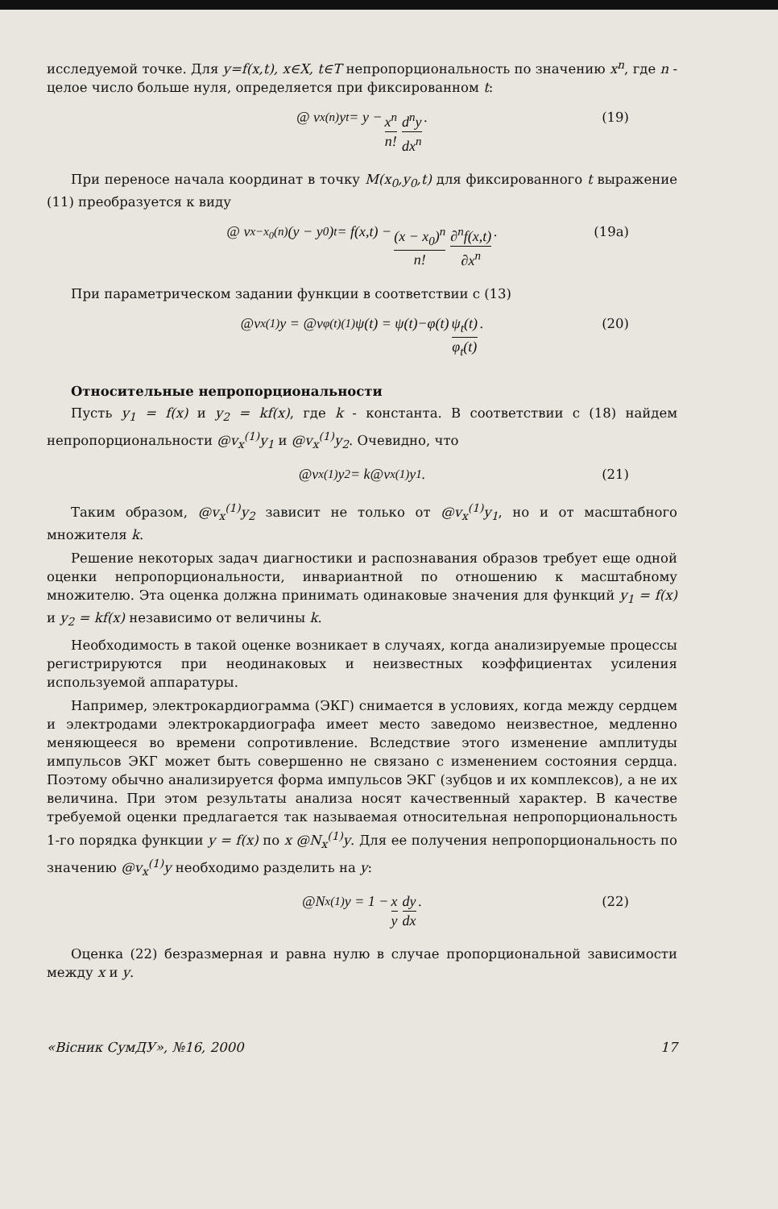исследуемой точке. Для y=f(x,t), x∈X, t∈T непропорциональность по значению x<sup>n</sup>, где n - целое число больше нуля, определяется при фиксированном t:
@ v<sub>x</sub><sup>(n)</sup> y<sub>t</sub> = y − x<sup>n</sup> n! d<sup>n</sup>y dx<sup>n</sup>. (19)
При переносе начала координат в точку M(x<sub>0</sub>,y<sub>0</sub>,t) для фиксированного t выражение (11) преобразуется к виду
@ v<sub>x−x<sub>0</sub></sub><sup>(n)</sup>(y − y<sub>0</sub>)<sub>t</sub> = f(x,t) − (x − x<sub>0</sub>)<sup>n</sup> n! ∂<sup>n</sup>f(x,t) ∂x<sup>n</sup>. (19a)
При параметрическом задании функции в соответствии с (13)
@v<sub>x</sub><sup>(1)</sup>y = @v<sub>φ(t)</sub><sup>(1)</sup>ψ(t) = ψ(t)−φ(t) ψ<sub>t</sub>(t) φ<sub>t</sub>(t). (20)
Относительные непропорциональности
Пусть y<sub>1</sub> = f(x) и y<sub>2</sub> = kf(x), где k - константа. В соответствии с (18) найдем непропорциональности @v<sub>x</sub><sup>(1)</sup>y<sub>1</sub> и @v<sub>x</sub><sup>(1)</sup>y<sub>2</sub>. Очевидно, что
@v<sub>x</sub><sup>(1)</sup>y<sub>2</sub> = k@v<sub>x</sub><sup>(1)</sup>y<sub>1</sub>. (21)
Таким образом, @v<sub>x</sub><sup>(1)</sup>y<sub>2</sub> зависит не только от @v<sub>x</sub><sup>(1)</sup>y<sub>1</sub>, но и от масштабного множителя k.
Решение некоторых задач диагностики и распознавания образов требует еще одной оценки непропорциональности, инвариантной по отношению к масштабному множителю. Эта оценка должна принимать одинаковые значения для функций y<sub>1</sub> = f(x) и y<sub>2</sub> = kf(x) независимо от величины k.
Необходимость в такой оценке возникает в случаях, когда анализируемые процессы регистрируются при неодинаковых и неизвестных коэффициентах усиления используемой аппаратуры.
Например, электрокардиограмма (ЭКГ) снимается в условиях, когда между сердцем и электродами электрокардиографа имеет место заведомо неизвестное, медленно меняющееся во времени сопротивление. Вследствие этого изменение амплитуды импульсов ЭКГ может быть совершенно не связано с изменением состояния сердца. Поэтому обычно анализируется форма импульсов ЭКГ (зубцов и их комплексов), а не их величина. При этом результаты анализа носят качественный характер. В качестве требуемой оценки предлагается так называемая относительная непропорциональность 1-го порядка функции y = f(x) по x @N<sub>x</sub><sup>(1)</sup>y. Для ее получения непропорциональность по значению @v<sub>x</sub><sup>(1)</sup>y необходимо разделить на y:
@N<sub>x</sub><sup>(1)</sup>y = 1 − x y dy dx. (22)
Оценка (22) безразмерная и равна нулю в случае пропорциональной зависимости между x и y.
«Вісник СумДУ», №16, 2000 17